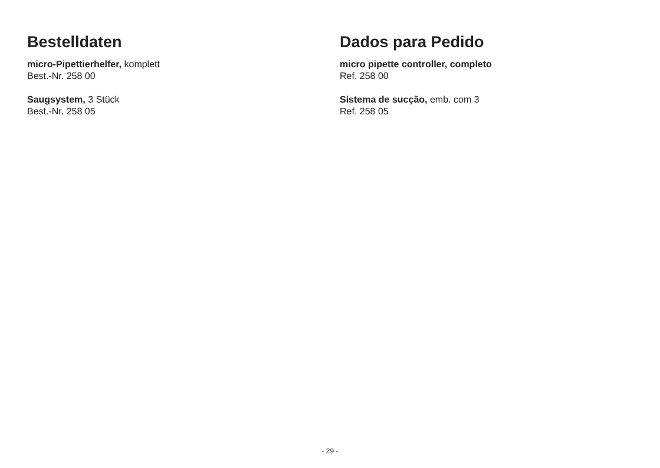Bestelldaten
micro-Pipettierhelfer, komplett
Best.-Nr. 258 00
Saugsystem, 3 Stück
Best.-Nr. 258 05
Dados para Pedido
micro pipette controller, completo
Ref. 258 00
Sistema de sucção, emb. com 3
Ref. 258 05
- 29 -